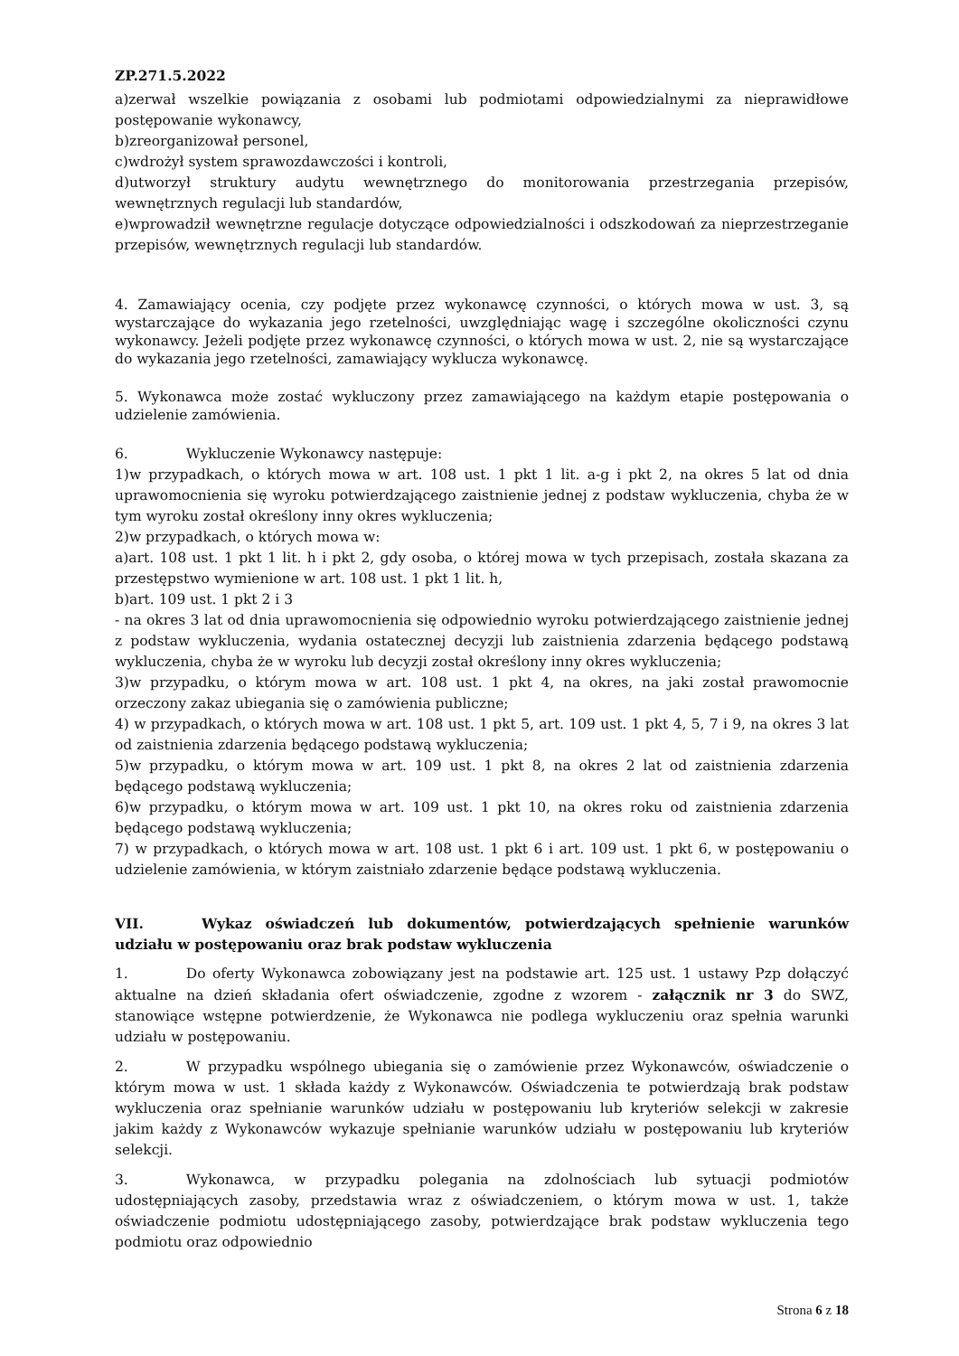ZP.271.5.2022
a)zerwał wszelkie powiązania z osobami lub podmiotami odpowiedzialnymi za nieprawidłowe postępowanie wykonawcy,
b)zreorganizował personel,
c)wdrożył system sprawozdawczości i kontroli,
d)utworzył struktury audytu wewnętrznego do monitorowania przestrzegania przepisów, wewnętrznych regulacji lub standardów,
e)wprowadził wewnętrzne regulacje dotyczące odpowiedzialności i odszkodowań za nieprzestrzeganie przepisów, wewnętrznych regulacji lub standardów.
4. Zamawiający ocenia, czy podjęte przez wykonawcę czynności, o których mowa w ust. 3, są wystarczające do wykazania jego rzetelności, uwzględniając wagę i szczególne okoliczności czynu wykonawcy. Jeżeli podjęte przez wykonawcę czynności, o których mowa w ust. 2, nie są wystarczające do wykazania jego rzetelności, zamawiający wyklucza wykonawcę.
5. Wykonawca może zostać wykluczony przez zamawiającego na każdym etapie postępowania o udzielenie zamówienia.
6. Wykluczenie Wykonawcy następuje:
1)w przypadkach, o których mowa w art. 108 ust. 1 pkt 1 lit. a-g i pkt 2, na okres 5 lat od dnia uprawomocnienia się wyroku potwierdzającego zaistnienie jednej z podstaw wykluczenia, chyba że w tym wyroku został określony inny okres wykluczenia;
2)w przypadkach, o których mowa w:
a)art. 108 ust. 1 pkt 1 lit. h i pkt 2, gdy osoba, o której mowa w tych przepisach, została skazana za przestępstwo wymienione w art. 108 ust. 1 pkt 1 lit. h,
b)art. 109 ust. 1 pkt 2 i 3
- na okres 3 lat od dnia uprawomocnienia się odpowiednio wyroku potwierdzającego zaistnienie jednej z podstaw wykluczenia, wydania ostatecznej decyzji lub zaistnienia zdarzenia będącego podstawą wykluczenia, chyba że w wyroku lub decyzji został określony inny okres wykluczenia;
3)w przypadku, o którym mowa w art. 108 ust. 1 pkt 4, na okres, na jaki został prawomocnie orzeczony zakaz ubiegania się o zamówienia publiczne;
4) w przypadkach, o których mowa w art. 108 ust. 1 pkt 5, art. 109 ust. 1 pkt 4, 5, 7 i 9, na okres 3 lat od zaistnienia zdarzenia będącego podstawą wykluczenia;
5)w przypadku, o którym mowa w art. 109 ust. 1 pkt 8, na okres 2 lat od zaistnienia zdarzenia będącego podstawą wykluczenia;
6)w przypadku, o którym mowa w art. 109 ust. 1 pkt 10, na okres roku od zaistnienia zdarzenia będącego podstawą wykluczenia;
7) w przypadkach, o których mowa w art. 108 ust. 1 pkt 6 i art. 109 ust. 1 pkt 6, w postępowaniu o udzielenie zamówienia, w którym zaistniało zdarzenie będące podstawą wykluczenia.
VII. Wykaz oświadczeń lub dokumentów, potwierdzających spełnienie warunków udziału w postępowaniu oraz brak podstaw wykluczenia
1. Do oferty Wykonawca zobowiązany jest na podstawie art. 125 ust. 1 ustawy Pzp dołączyć aktualne na dzień składania ofert oświadczenie, zgodne z wzorem - załącznik nr 3 do SWZ, stanowiące wstępne potwierdzenie, że Wykonawca nie podlega wykluczeniu oraz spełnia warunki udziału w postępowaniu.
2. W przypadku wspólnego ubiegania się o zamówienie przez Wykonawców, oświadczenie o którym mowa w ust. 1 składa każdy z Wykonawców. Oświadczenia te potwierdzają brak podstaw wykluczenia oraz spełnianie warunków udziału w postępowaniu lub kryteriów selekcji w zakresie jakim każdy z Wykonawców wykazuje spełnianie warunków udziału w postępowaniu lub kryteriów selekcji.
3. Wykonawca, w przypadku polegania na zdolnościach lub sytuacji podmiotów udostępniających zasoby, przedstawia wraz z oświadczeniem, o którym mowa w ust. 1, także oświadczenie podmiotu udostępniającego zasoby, potwierdzające brak podstaw wykluczenia tego podmiotu oraz odpowiednio
Strona 6 z 18